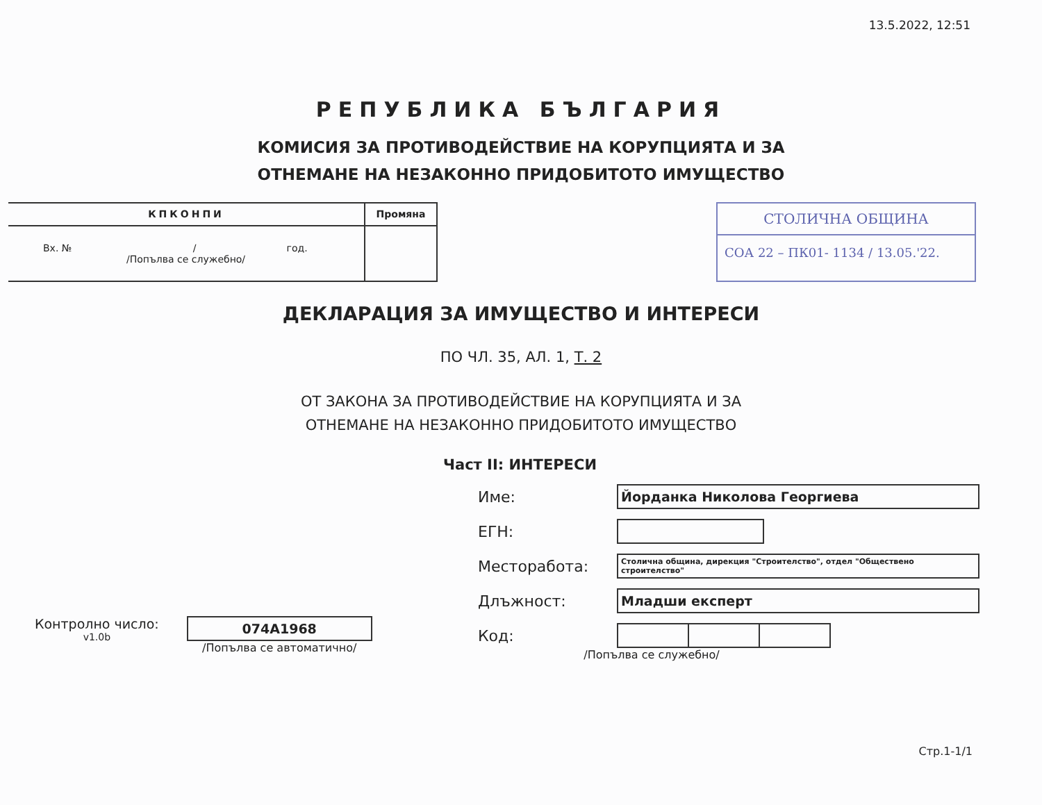13.5.2022, 12:51
РЕПУБЛИКА БЪЛГАРИЯ
КОМИСИЯ ЗА ПРОТИВОДЕЙСТВИЕ НА КОРУПЦИЯТА И ЗА
ОТНЕМАНЕ НА НЕЗАКОННО ПРИДОБИТОТО ИМУЩЕСТВО
| КПКОНПИ | Промяна |
| --- | --- |
| Вх. № / год. /Попълва се служебно/ | |
СТОЛИЧНА ОБЩИНА
СОА 22 – ПК01- 1134 / 13.05.'22.
ДЕКЛАРАЦИЯ ЗА ИМУЩЕСТВО И ИНТЕРЕСИ
ПО ЧЛ. 35, АЛ. 1, Т. 2
ОТ ЗАКОНА ЗА ПРОТИВОДЕЙСТВИЕ НА КОРУПЦИЯТА И ЗА
ОТНЕМАНЕ НА НЕЗАКОННО ПРИДОБИТОТО ИМУЩЕСТВО
Част II: ИНТЕРЕСИ
Контролно число:
v1.0b
074A1968
/Попълва се автоматично/
Име:
Йорданка Николова Георгиева
ЕГН:
Месторабота:
Столична община, дирекция "Строителство", отдел "Обществено строителство"
Длъжност:
Младши експерт
Код:
/Попълва се служебно/
Стр.1-1/1